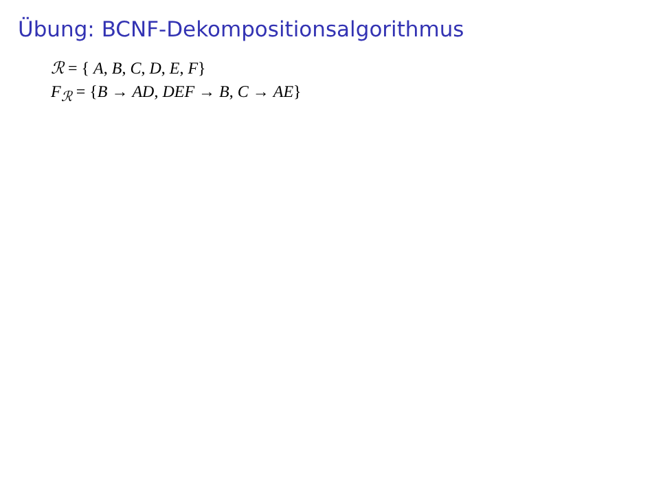Übung: BCNF-Dekompositionsalgorithmus
ℛ = { A, B, C, D, E, F}
F<sub>ℛ</sub> = {B → AD, DEF → B, C → AE}